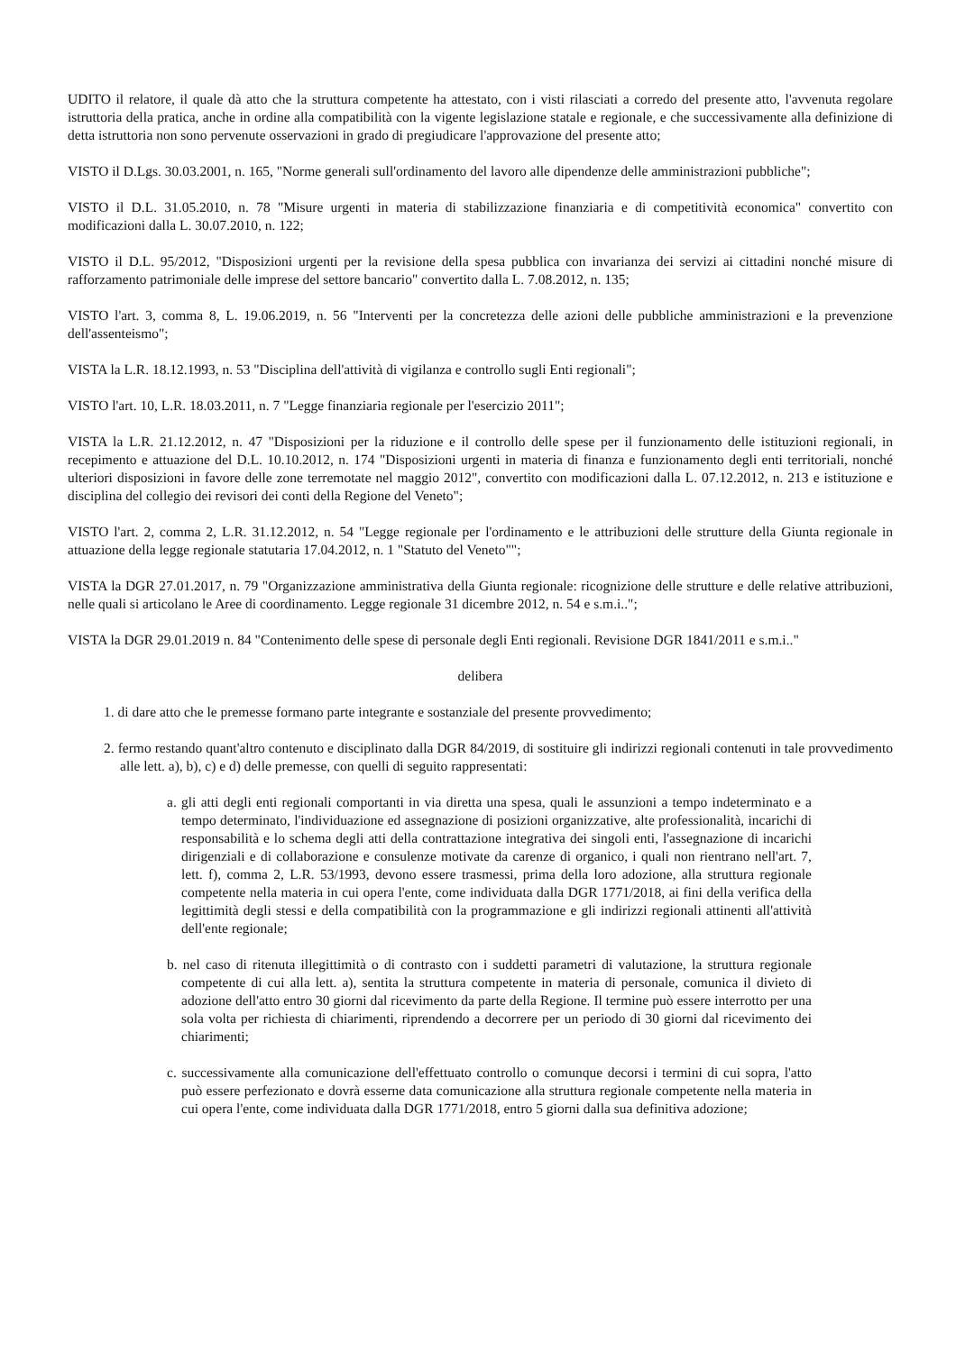UDITO il relatore, il quale dà atto che la struttura competente ha attestato, con i visti rilasciati a corredo del presente atto, l'avvenuta regolare istruttoria della pratica, anche in ordine alla compatibilità con la vigente legislazione statale e regionale, e che successivamente alla definizione di detta istruttoria non sono pervenute osservazioni in grado di pregiudicare l'approvazione del presente atto;
VISTO il D.Lgs. 30.03.2001, n. 165, "Norme generali sull'ordinamento del lavoro alle dipendenze delle amministrazioni pubbliche";
VISTO il D.L. 31.05.2010, n. 78 "Misure urgenti in materia di stabilizzazione finanziaria e di competitività economica" convertito con modificazioni dalla L. 30.07.2010, n. 122;
VISTO il D.L. 95/2012, "Disposizioni urgenti per la revisione della spesa pubblica con invarianza dei servizi ai cittadini nonché misure di rafforzamento patrimoniale delle imprese del settore bancario" convertito dalla L. 7.08.2012, n. 135;
VISTO l'art. 3, comma 8, L. 19.06.2019, n. 56 "Interventi per la concretezza delle azioni delle pubbliche amministrazioni e la prevenzione dell'assenteismo";
VISTA la L.R. 18.12.1993, n. 53 "Disciplina dell'attività di vigilanza e controllo sugli Enti regionali";
VISTO l'art. 10, L.R. 18.03.2011, n. 7 "Legge finanziaria regionale per l'esercizio 2011";
VISTA la L.R. 21.12.2012, n. 47 "Disposizioni per la riduzione e il controllo delle spese per il funzionamento delle istituzioni regionali, in recepimento e attuazione del D.L. 10.10.2012, n. 174 "Disposizioni urgenti in materia di finanza e funzionamento degli enti territoriali, nonché ulteriori disposizioni in favore delle zone terremotate nel maggio 2012", convertito con modificazioni dalla L. 07.12.2012, n. 213 e istituzione e disciplina del collegio dei revisori dei conti della Regione del Veneto";
VISTO l'art. 2, comma 2, L.R. 31.12.2012, n. 54 "Legge regionale per l'ordinamento e le attribuzioni delle strutture della Giunta regionale in attuazione della legge regionale statutaria 17.04.2012, n. 1 "Statuto del Veneto"";
VISTA la DGR 27.01.2017, n. 79 "Organizzazione amministrativa della Giunta regionale: ricognizione delle strutture e delle relative attribuzioni, nelle quali si articolano le Aree di coordinamento. Legge regionale 31 dicembre 2012, n. 54 e s.m.i..";
VISTA la DGR 29.01.2019 n. 84 "Contenimento delle spese di personale degli Enti regionali. Revisione DGR 1841/2011 e s.m.i.."
delibera
1. di dare atto che le premesse formano parte integrante e sostanziale del presente provvedimento;
2. fermo restando quant'altro contenuto e disciplinato dalla DGR 84/2019, di sostituire gli indirizzi regionali contenuti in tale provvedimento alle lett. a), b), c) e d) delle premesse, con quelli di seguito rappresentati:
a. gli atti degli enti regionali comportanti in via diretta una spesa, quali le assunzioni a tempo indeterminato e a tempo determinato, l'individuazione ed assegnazione di posizioni organizzative, alte professionalità, incarichi di responsabilità e lo schema degli atti della contrattazione integrativa dei singoli enti, l'assegnazione di incarichi dirigenziali e di collaborazione e consulenze motivate da carenze di organico, i quali non rientrano nell'art. 7, lett. f), comma 2, L.R. 53/1993, devono essere trasmessi, prima della loro adozione, alla struttura regionale competente nella materia in cui opera l'ente, come individuata dalla DGR 1771/2018, ai fini della verifica della legittimità degli stessi e della compatibilità con la programmazione e gli indirizzi regionali attinenti all'attività dell'ente regionale;
b. nel caso di ritenuta illegittimità o di contrasto con i suddetti parametri di valutazione, la struttura regionale competente di cui alla lett. a), sentita la struttura competente in materia di personale, comunica il divieto di adozione dell'atto entro 30 giorni dal ricevimento da parte della Regione. Il termine può essere interrotto per una sola volta per richiesta di chiarimenti, riprendendo a decorrere per un periodo di 30 giorni dal ricevimento dei chiarimenti;
c. successivamente alla comunicazione dell'effettuato controllo o comunque decorsi i termini di cui sopra, l'atto può essere perfezionato e dovrà esserne data comunicazione alla struttura regionale competente nella materia in cui opera l'ente, come individuata dalla DGR 1771/2018, entro 5 giorni dalla sua definitiva adozione;